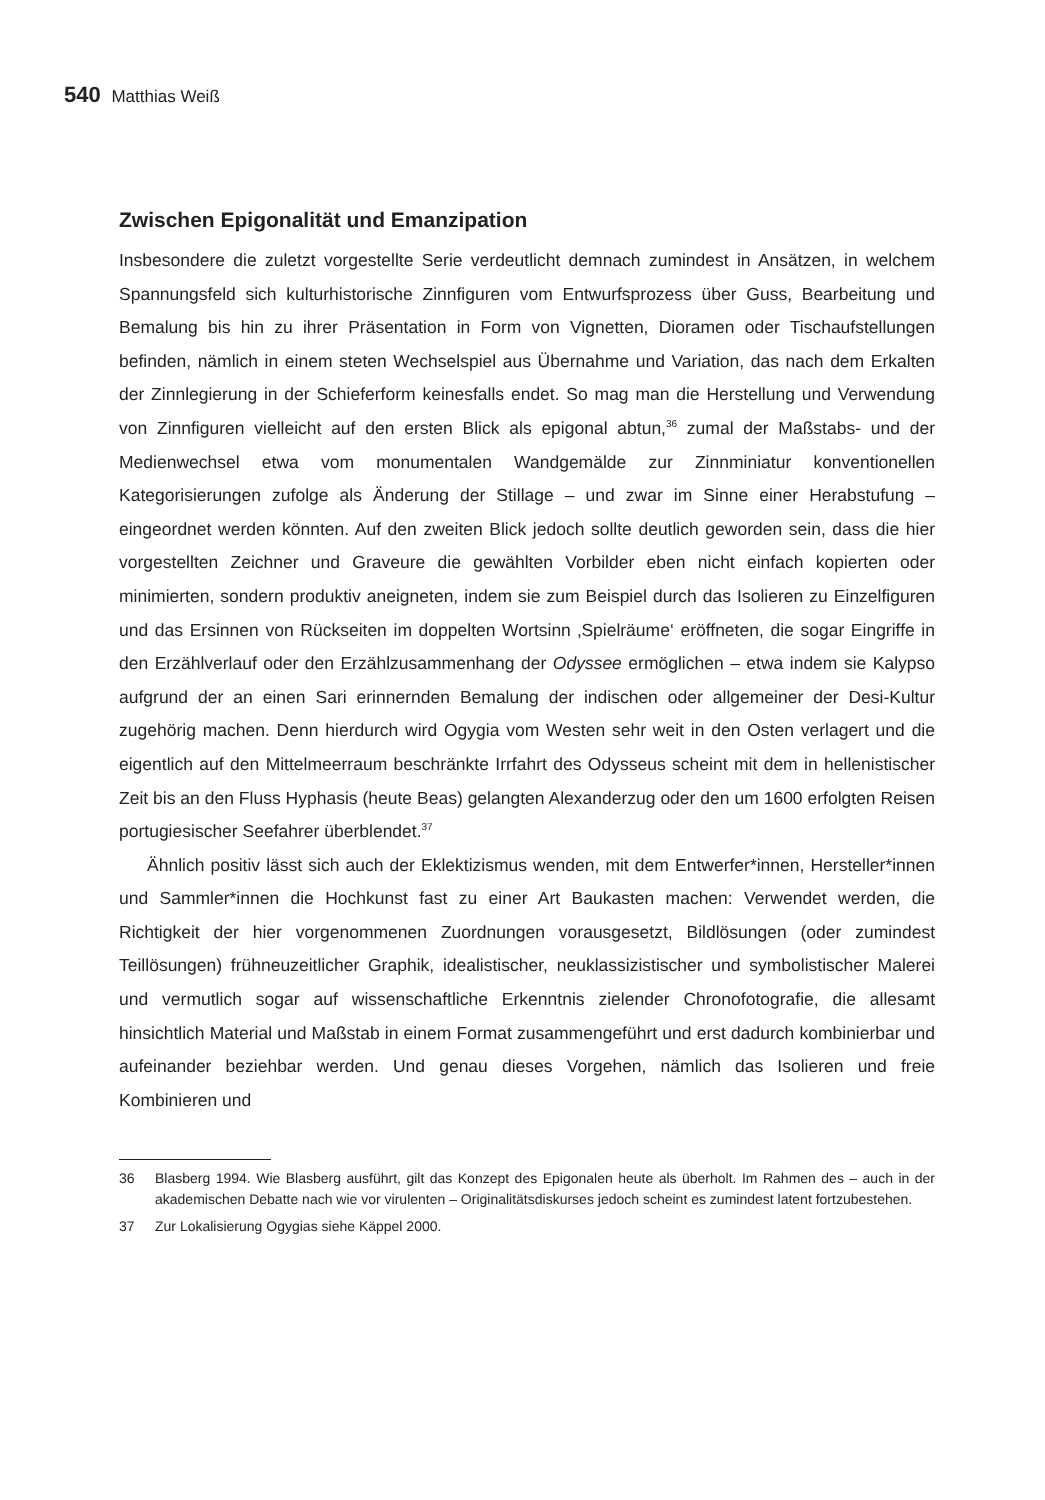540 Matthias Weiß
Zwischen Epigonalität und Emanzipation
Insbesondere die zuletzt vorgestellte Serie verdeutlicht demnach zumindest in Ansätzen, in welchem Spannungsfeld sich kulturhistorische Zinnfiguren vom Entwurfsprozess über Guss, Bearbeitung und Bemalung bis hin zu ihrer Präsentation in Form von Vignetten, Dioramen oder Tischaufstellungen befinden, nämlich in einem steten Wechselspiel aus Übernahme und Variation, das nach dem Erkalten der Zinnlegierung in der Schieferform keinesfalls endet. So mag man die Herstellung und Verwendung von Zinnfiguren vielleicht auf den ersten Blick als epigonal abtun,<sup>36</sup> zumal der Maßstabs- und der Medienwechsel etwa vom monumentalen Wandgemälde zur Zinnminiatur konventionellen Kategorisierungen zufolge als Änderung der Stillage – und zwar im Sinne einer Herabstufung – eingeordnet werden könnten. Auf den zweiten Blick jedoch sollte deutlich geworden sein, dass die hier vorgestellten Zeichner und Graveure die gewählten Vorbilder eben nicht einfach kopierten oder minimierten, sondern produktiv aneigneten, indem sie zum Beispiel durch das Isolieren zu Einzelfiguren und das Ersinnen von Rückseiten im doppelten Wortsinn ‚Spielräume‘ eröffneten, die sogar Eingriffe in den Erzählverlauf oder den Erzählzusammenhang der Odyssee ermöglichen – etwa indem sie Kalypso aufgrund der an einen Sari erinnernden Bemalung der indischen oder allgemeiner der Desi-Kultur zugehörig machen. Denn hierdurch wird Ogygia vom Westen sehr weit in den Osten verlagert und die eigentlich auf den Mittelmeerraum beschränkte Irrfahrt des Odysseus scheint mit dem in hellenistischer Zeit bis an den Fluss Hyphasis (heute Beas) gelangten Alexanderzug oder den um 1600 erfolgten Reisen portugiesischer Seefahrer überblendet.<sup>37</sup>
Ähnlich positiv lässt sich auch der Eklektizismus wenden, mit dem Entwerfer*innen, Hersteller*innen und Sammler*innen die Hochkunst fast zu einer Art Baukasten machen: Verwendet werden, die Richtigkeit der hier vorgenommenen Zuordnungen vorausgesetzt, Bildlösungen (oder zumindest Teillösungen) frühneuzeitlicher Graphik, idealistischer, neuklassizistischer und symbolistischer Malerei und vermutlich sogar auf wissenschaftliche Erkenntnis zielender Chronofotografie, die allesamt hinsichtlich Material und Maßstab in einem Format zusammengeführt und erst dadurch kombinierbar und aufeinander beziehbar werden. Und genau dieses Vorgehen, nämlich das Isolieren und freie Kombinieren und
36 Blasberg 1994. Wie Blasberg ausführt, gilt das Konzept des Epigonalen heute als überholt. Im Rahmen des – auch in der akademischen Debatte nach wie vor virulenten – Originalitätsdiskurses jedoch scheint es zumindest latent fortzubestehen.
37 Zur Lokalisierung Ogygias siehe Käppel 2000.